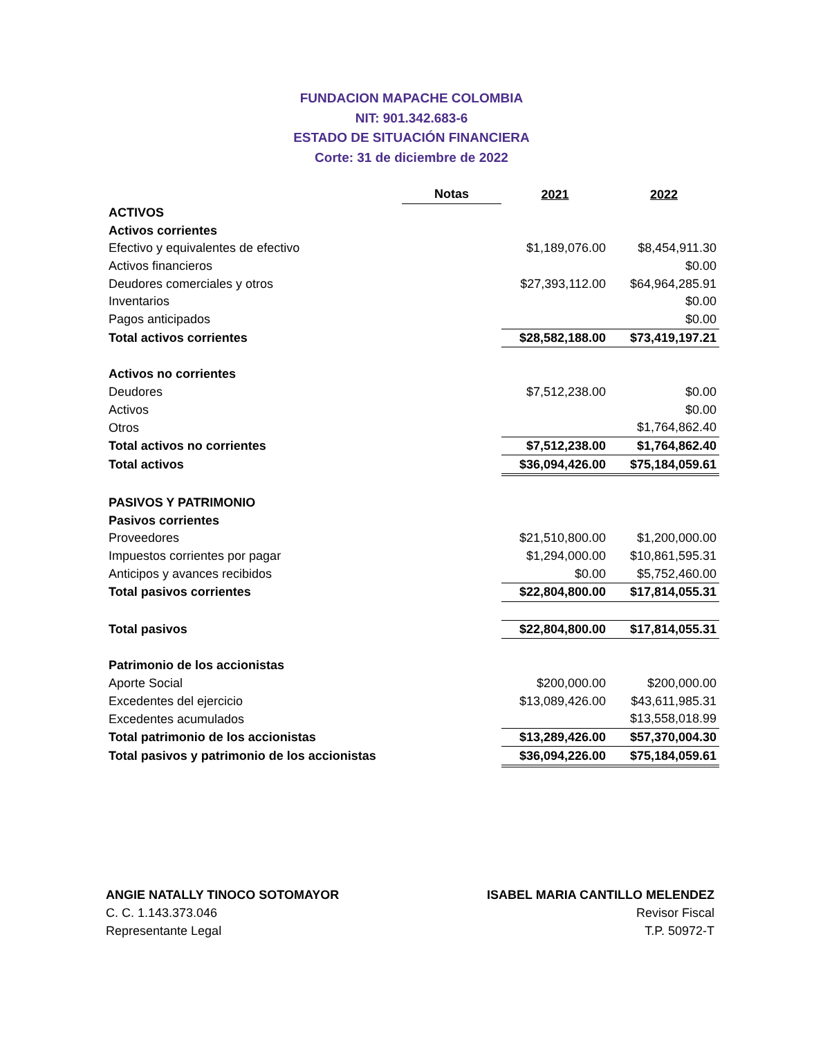FUNDACION MAPACHE COLOMBIA
NIT: 901.342.683-6
ESTADO DE SITUACIÓN FINANCIERA
Corte: 31 de diciembre de 2022
| | Notas | 2021 | 2022 |
| ACTIVOS | | | |
| Activos corrientes | | | |
| Efectivo y equivalentes de efectivo | | $1,189,076.00 | $8,454,911.30 |
| Activos financieros | | | $0.00 |
| Deudores comerciales y otros | | $27,393,112.00 | $64,964,285.91 |
| Inventarios | | | $0.00 |
| Pagos anticipados | | | $0.00 |
| Total activos corrientes | | $28,582,188.00 | $73,419,197.21 |
| Activos no corrientes | | | |
| Deudores | | $7,512,238.00 | $0.00 |
| Activos | | | $0.00 |
| Otros | | | $1,764,862.40 |
| Total activos no corrientes | | $7,512,238.00 | $1,764,862.40 |
| Total activos | | $36,094,426.00 | $75,184,059.61 |
| PASIVOS Y PATRIMONIO | | | |
| Pasivos corrientes | | | |
| Proveedores | | $21,510,800.00 | $1,200,000.00 |
| Impuestos corrientes por pagar | | $1,294,000.00 | $10,861,595.31 |
| Anticipos y avances recibidos | | $0.00 | $5,752,460.00 |
| Total pasivos corrientes | | $22,804,800.00 | $17,814,055.31 |
| Total pasivos | | $22,804,800.00 | $17,814,055.31 |
| Patrimonio de los accionistas | | | |
| Aporte Social | | $200,000.00 | $200,000.00 |
| Excedentes del ejercicio | | $13,089,426.00 | $43,611,985.31 |
| Excedentes acumulados | | | $13,558,018.99 |
| Total patrimonio de los accionistas | | $13,289,426.00 | $57,370,004.30 |
| Total pasivos y patrimonio de los accionistas | | $36,094,226.00 | $75,184,059.61 |
ANGIE NATALLY TINOCO SOTOMAYOR
C. C. 1.143.373.046
Representante Legal
ISABEL MARIA CANTILLO MELENDEZ
Revisor Fiscal
T.P. 50972-T